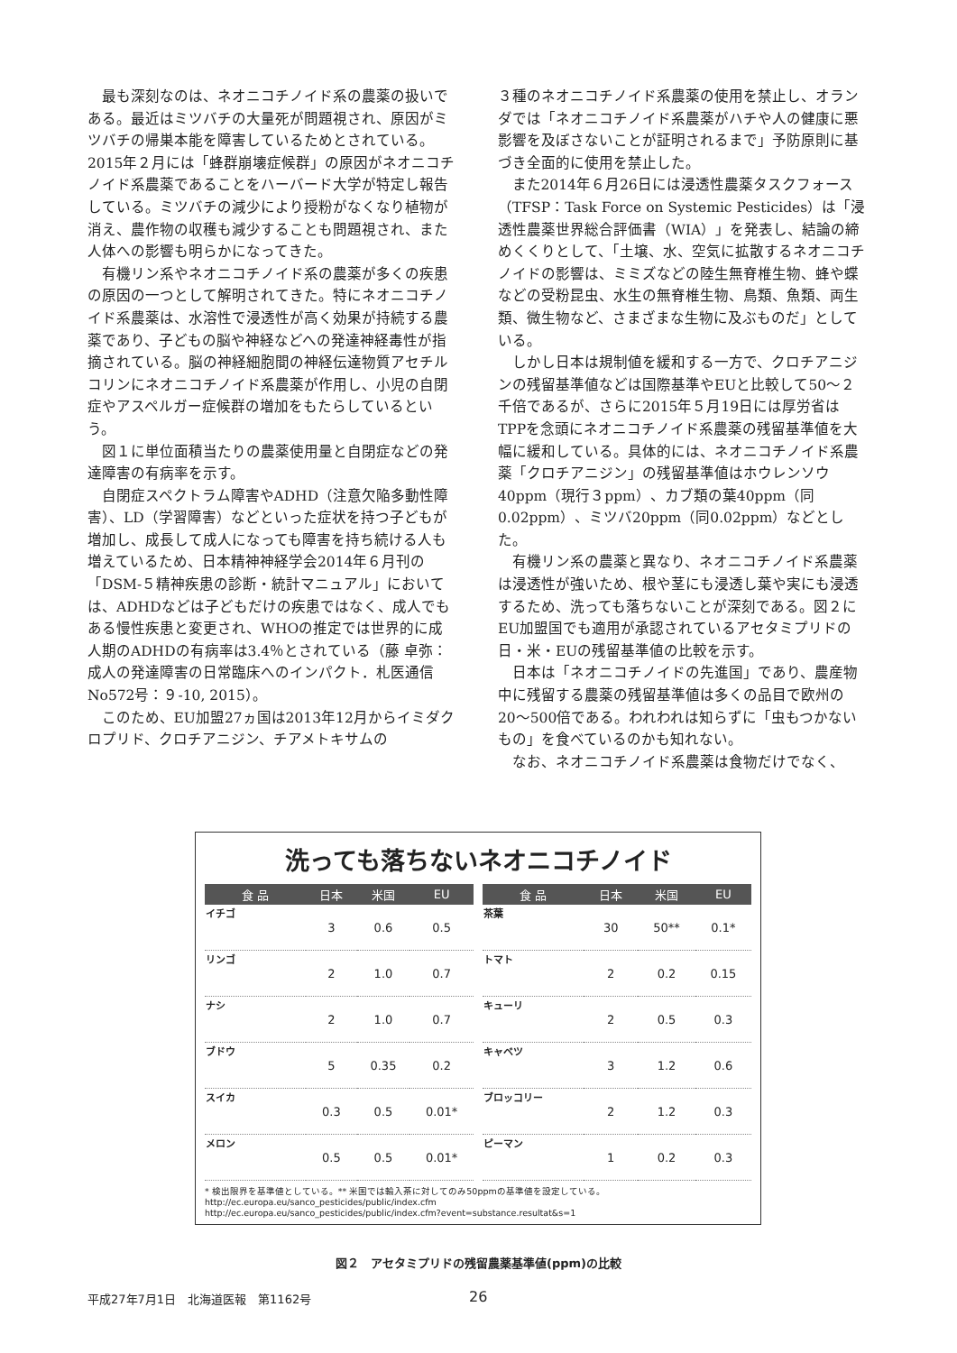最も深刻なのは、ネオニコチノイド系の農薬の扱いである。最近はミツバチの大量死が問題視され、原因がミツバチの帰巣本能を障害しているためとされている。2015年２月には「蜂群崩壊症候群」の原因がネオニコチノイド系農薬であることをハーバード大学が特定し報告している。ミツバチの減少により授粉がなくなり植物が消え、農作物の収穫も減少することも問題視され、また人体への影響も明らかになってきた。
有機リン系やネオニコチノイド系の農薬が多くの疾患の原因の一つとして解明されてきた。特にネオニコチノイド系農薬は、水溶性で浸透性が高く効果が持続する農薬であり、子どもの脳や神経などへの発達神経毒性が指摘されている。脳の神経細胞間の神経伝達物質アセチルコリンにネオニコチノイド系農薬が作用し、小児の自閉症やアスペルガー症候群の増加をもたらしているという。
図１に単位面積当たりの農薬使用量と自閉症などの発達障害の有病率を示す。
自閉症スペクトラム障害やADHD（注意欠陥多動性障害）、LD（学習障害）などといった症状を持つ子どもが増加し、成長して成人になっても障害を持ち続ける人も増えているため、日本精神神経学会2014年６月刊の「DSM-５精神疾患の診断・統計マニュアル」においては、ADHDなどは子どもだけの疾患ではなく、成人でもある慢性疾患と変更され、WHOの推定では世界的に成人期のADHDの有病率は3.4％とされている（藤 卓弥：成人の発達障害の日常臨床へのインパクト．札医通信No572号：９-10, 2015）。
このため、EU加盟27ヵ国は2013年12月からイミダクロプリド、クロチアニジン、チアメトキサムの
３種のネオニコチノイド系農薬の使用を禁止し、オランダでは「ネオニコチノイド系農薬がハチや人の健康に悪影響を及ぼさないことが証明されるまで」予防原則に基づき全面的に使用を禁止した。
また2014年６月26日には浸透性農薬タスクフォース（TFSP：Task Force on Systemic Pesticides）は「浸透性農薬世界総合評価書（WIA）」を発表し、結論の締めくくりとして、「土壌、水、空気に拡散するネオニコチノイドの影響は、ミミズなどの陸生無脊椎生物、蜂や蝶などの受粉昆虫、水生の無脊椎生物、鳥類、魚類、両生類、微生物など、さまざまな生物に及ぶものだ」としている。
しかし日本は規制値を緩和する一方で、クロチアニジンの残留基準値などは国際基準やEUと比較して50〜２千倍であるが、さらに2015年５月19日には厚労省はTPPを念頭にネオニコチノイド系農薬の残留基準値を大幅に緩和している。具体的には、ネオニコチノイド系農薬「クロチアニジン」の残留基準値はホウレンソウ40ppm（現行３ppm）、カブ類の葉40ppm（同0.02ppm）、ミツバ20ppm（同0.02ppm）などとした。
有機リン系の農薬と異なり、ネオニコチノイド系農薬は浸透性が強いため、根や茎にも浸透し葉や実にも浸透するため、洗っても落ちないことが深刻である。図２にEU加盟国でも適用が承認されているアセタミプリドの日・米・EUの残留基準値の比較を示す。
日本は「ネオニコチノイドの先進国」であり、農産物中に残留する農薬の残留基準値は多くの品目で欧州の20〜500倍である。われわれは知らずに「虫もつかないもの」を食べているのかも知れない。
なお、ネオニコチノイド系農薬は食物だけでなく、
洗っても落ちないネオニコチノイド
| 食 品 | 日本 | 米国 | EU |
| --- | --- | --- | --- |
| イチゴ | 3 | 0.6 | 0.5 |
| リンゴ | 2 | 1.0 | 0.7 |
| ナシ | 2 | 1.0 | 0.7 |
| ブドウ | 5 | 0.35 | 0.2 |
| スイカ | 0.3 | 0.5 | 0.01* |
| メロン | 0.5 | 0.5 | 0.01* |
| 食 品 | 日本 | 米国 | EU |
| --- | --- | --- | --- |
| 茶葉 | 30 | 50** | 0.1* |
| トマト | 2 | 0.2 | 0.15 |
| キューリ | 2 | 0.5 | 0.3 |
| キャベツ | 3 | 1.2 | 0.6 |
| ブロッコリー | 2 | 1.2 | 0.3 |
| ピーマン | 1 | 0.2 | 0.3 |
* 検出限界を基準値としている。** 米国では輸入茶に対してのみ50ppmの基準値を設定している。
http://ec.europa.eu/sanco_pesticides/public/index.cfm
http://ec.europa.eu/sanco_pesticides/public/index.cfm?event=substance.resultat&s=1
図２　アセタミプリドの残留農薬基準値(ppm)の比較
平成27年7月1日　北海道医報　第1162号
26